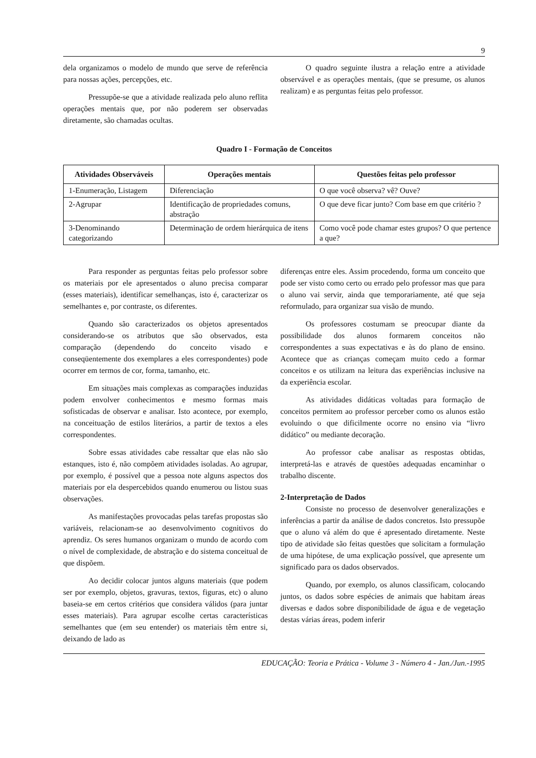9
dela organizamos o modelo de mundo que serve de referência para nossas ações, percepções, etc.
Pressupõe-se que a atividade realizada pelo aluno reflita operações mentais que, por não poderem ser observadas diretamente, são chamadas ocultas.
O quadro seguinte ilustra a relação entre a atividade observável e as operações mentais, (que se presume, os alunos realizam) e as perguntas feitas pelo professor.
Quadro I - Formação de Conceitos
| Atividades Observáveis | Operações mentais | Questões feitas pelo professor |
| --- | --- | --- |
| 1-Enumeração, Listagem | Diferenciação | O que você observa? vê? Ouve? |
| 2-Agrupar | Identificação de propriedades comuns, abstração | O que deve ficar junto? Com base em que critério ? |
| 3-Denominando categorizando | Determinação de ordem hierárquica de itens | Como você pode chamar estes grupos? O que pertence a que? |
Para responder as perguntas feitas pelo professor sobre os materiais por ele apresentados o aluno precisa comparar (esses materiais), identificar semelhanças, isto é, caracterizar os semelhantes e, por contraste, os diferentes.
Quando são caracterizados os objetos apresentados considerando-se os atributos que são observados, esta comparação (dependendo do conceito visado e conseqüentemente dos exemplares a eles correspondentes) pode ocorrer em termos de cor, forma, tamanho, etc.
Em situações mais complexas as comparações induzidas podem envolver conhecimentos e mesmo formas mais sofisticadas de observar e analisar. Isto acontece, por exemplo, na conceituação de estilos literários, a partir de textos a eles correspondentes.
Sobre essas atividades cabe ressaltar que elas não são estanques, isto é, não compõem atividades isoladas. Ao agrupar, por exemplo, é possível que a pessoa note alguns aspectos dos materiais por ela despercebidos quando enumerou ou listou suas observações.
As manifestações provocadas pelas tarefas propostas são variáveis, relacionam-se ao desenvolvimento cognitivos do aprendiz. Os seres humanos organizam o mundo de acordo com o nível de complexidade, de abstração e do sistema conceitual de que dispõem.
Ao decidir colocar juntos alguns materiais (que podem ser por exemplo, objetos, gravuras, textos, figuras, etc) o aluno baseia-se em certos critérios que considera válidos (para juntar esses materiais). Para agrupar escolhe certas características semelhantes que (em seu entender) os materiais têm entre si, deixando de lado as
diferenças entre eles. Assim procedendo, forma um conceito que pode ser visto como certo ou errado pelo professor mas que para o aluno vai servir, ainda que temporariamente, até que seja reformulado, para organizar sua visão de mundo.
Os professores costumam se preocupar diante da possibilidade dos alunos formarem conceitos não correspondentes a suas expectativas e às do plano de ensino. Acontece que as crianças começam muito cedo a formar conceitos e os utilizam na leitura das experiências inclusive na da experiência escolar.
As atividades didáticas voltadas para formação de conceitos permitem ao professor perceber como os alunos estão evoluindo o que dificilmente ocorre no ensino via “livro didático” ou mediante decoração.
Ao professor cabe analisar as respostas obtidas, interpretá-las e através de questões adequadas encaminhar o trabalho discente.
2-Interpretação de Dados
Consiste no processo de desenvolver generalizações e inferências a partir da análise de dados concretos. Isto pressupõe que o aluno vá além do que é apresentado diretamente. Neste tipo de atividade são feitas questões que solicitam a formulação de uma hipótese, de uma explicação possível, que apresente um significado para os dados observados.
Quando, por exemplo, os alunos classificam, colocando juntos, os dados sobre espécies de animais que habitam áreas diversas e dados sobre disponibilidade de água e de vegetação destas várias áreas, podem inferir
EDUCAÇÃO: Teoria e Prática - Volume 3 - Número 4 - Jan./Jun.-1995